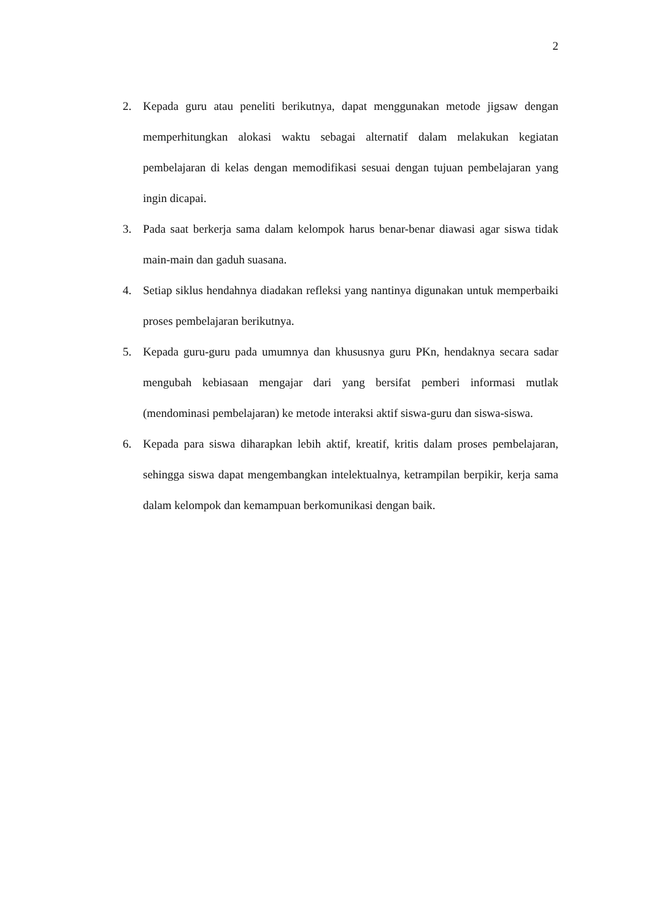2
2. Kepada guru atau peneliti berikutnya, dapat menggunakan metode jigsaw dengan memperhitungkan alokasi waktu sebagai alternatif dalam melakukan kegiatan pembelajaran di kelas dengan memodifikasi sesuai dengan tujuan pembelajaran yang ingin dicapai.
3. Pada saat berkerja sama dalam kelompok harus benar-benar diawasi agar siswa tidak main-main dan gaduh suasana.
4. Setiap siklus hendahnya diadakan refleksi yang nantinya digunakan untuk memperbaiki proses pembelajaran berikutnya.
5. Kepada guru-guru pada umumnya dan khususnya guru PKn, hendaknya secara sadar mengubah kebiasaan mengajar dari yang bersifat pemberi informasi mutlak (mendominasi pembelajaran) ke metode interaksi aktif siswa-guru dan siswa-siswa.
6. Kepada para siswa diharapkan lebih aktif, kreatif, kritis dalam proses pembelajaran, sehingga siswa dapat mengembangkan intelektualnya, ketrampilan berpikir, kerja sama dalam kelompok dan kemampuan berkomunikasi dengan baik.